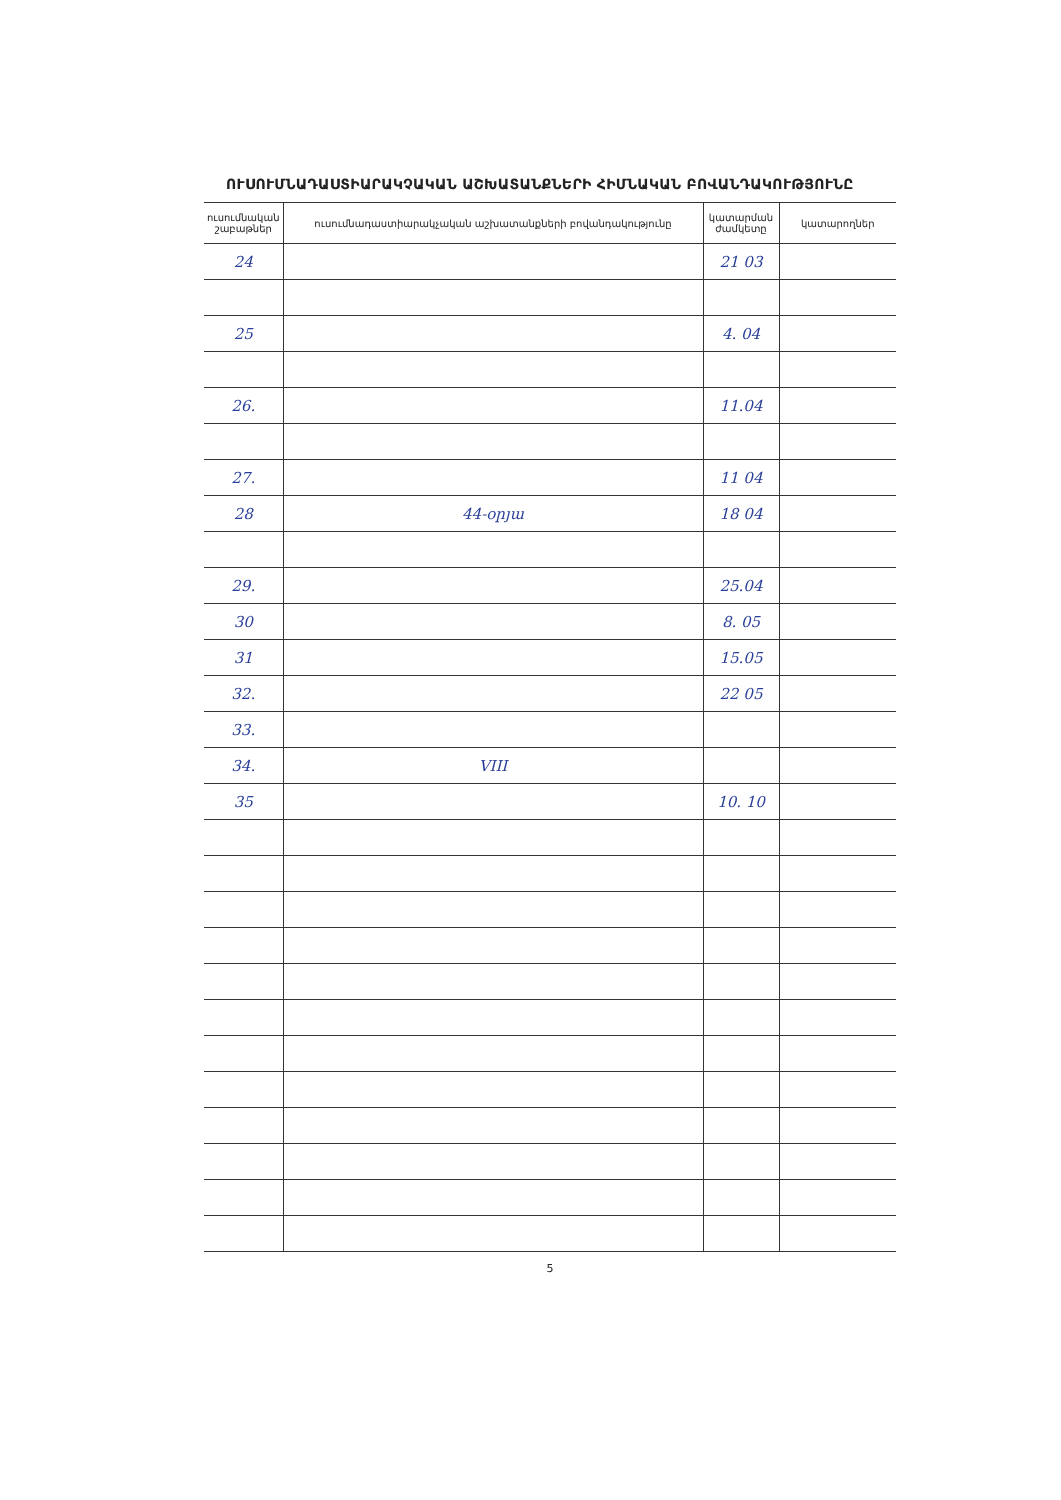ՈՒՍՈՒՄՆԱԴԱՍՏԻԱՐԱԿՉԱԿԱՆ ԱՇԽԱՏԱՆՔՆԵՐԻ ՀԻՄՆԱԿԱՆ ԲՈՎԱՆԴԱԿՈՒԹՅՈՒՆԸ
| ուսումնական շաբաթներ | ուսումնադաստիարակչական աշխատանքների բովանդակությունը | կատարման ժամկետը | կատարողներ |
| --- | --- | --- | --- |
| 24 | | 21 03 | |
| 25 | | 4. 04 | |
| 26. | | 11.04 | |
| 27. | | 11 04 | |
| 28 | 44-օրյա | 18 04 | |
| 29. | | 25.04 | |
| 30 | | 8. 05 | |
| 31 | | 15.05 | |
| 32. | | 22 05 | |
| 33. | | | |
| 34. | VIII | | |
| 35 | | 10. 10 | |
5